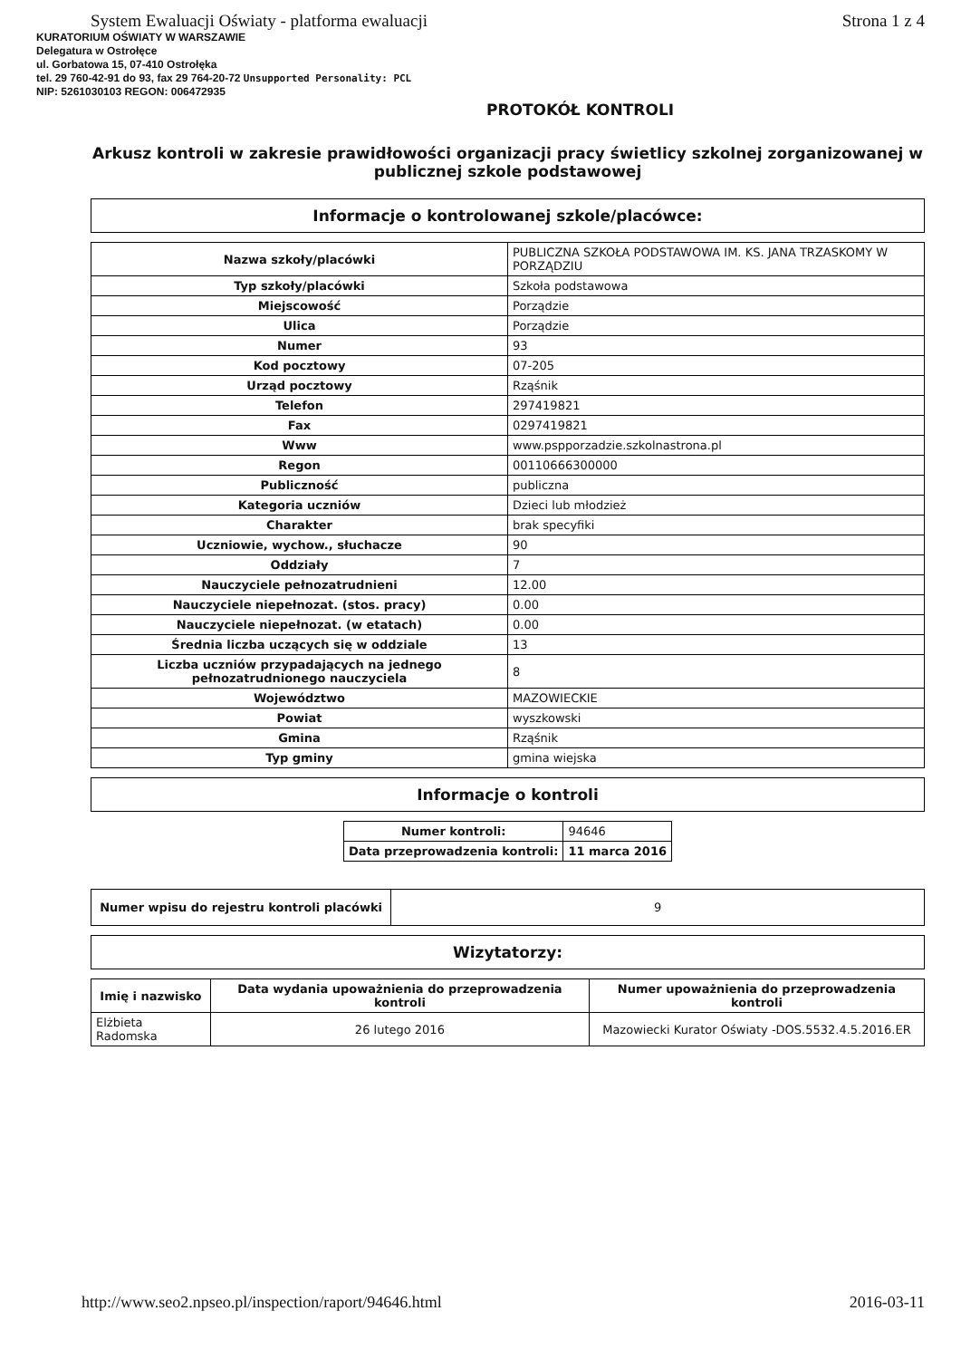System Ewaluacji Oświaty - platforma ewaluacji Strona 1 z 4
KURATORIUM OŚWIATY W WARSZAWIE
Delegatura w Ostrołęce
ul. Gorbatowa 15, 07-410 Ostrołęka
tel. 29 760-42-91 do 93, fax 29 764-20-72 Unsupported Personality: PCL
NIP: 5261030103 REGON: 006472935
PROTOKÓŁ KONTROLI
Arkusz kontroli w zakresie prawidłowości organizacji pracy świetlicy szkolnej zorganizowanej w publicznej szkole podstawowej
Informacje o kontrolowanej szkole/placówce:
| Nazwa szkoły/placówki | PUBLICZNA SZKOŁA PODSTAWOWA IM. KS. JANA TRZASKOMY W PORZĄDZIU |
| Typ szkoły/placówki | Szkoła podstawowa |
| Miejscowość | Porządzie |
| Ulica | Porządzie |
| Numer | 93 |
| Kod pocztowy | 07-205 |
| Urząd pocztowy | Rząśnik |
| Telefon | 297419821 |
| Fax | 0297419821 |
| Www | www.pspporzadzie.szkolnastrona.pl |
| Regon | 00110666300000 |
| Publiczność | publiczna |
| Kategoria uczniów | Dzieci lub młodzież |
| Charakter | brak specyfiki |
| Uczniowie, wychow., słuchacze | 90 |
| Oddziały | 7 |
| Nauczyciele pełnozatrudnieni | 12.00 |
| Nauczyciele niepełnozat. (stos. pracy) | 0.00 |
| Nauczyciele niepełnozat. (w etatach) | 0.00 |
| Średnia liczba uczących się w oddziale | 13 |
| Liczba uczniów przypadających na jednego pełnozatrudnionego nauczyciela | 8 |
| Województwo | MAZOWIECKIE |
| Powiat | wyszkowski |
| Gmina | Rząśnik |
| Typ gminy | gmina wiejska |
Informacje o kontroli
| Numer kontroli: | 94646 |
| Data przeprowadzenia kontroli: | 11 marca 2016 |
| Numer wpisu do rejestru kontroli placówki | 9 |
Wizytatorzy:
| Imię i nazwisko | Data wydania upoważnienia do przeprowadzenia kontroli | Numer upoważnienia do przeprowadzenia kontroli |
| --- | --- | --- |
| Elżbieta Radomska | 26 lutego 2016 | Mazowiecki Kurator Oświaty -DOS.5532.4.5.2016.ER |
http://www.seo2.npseo.pl/inspection/raport/94646.html 2016-03-11